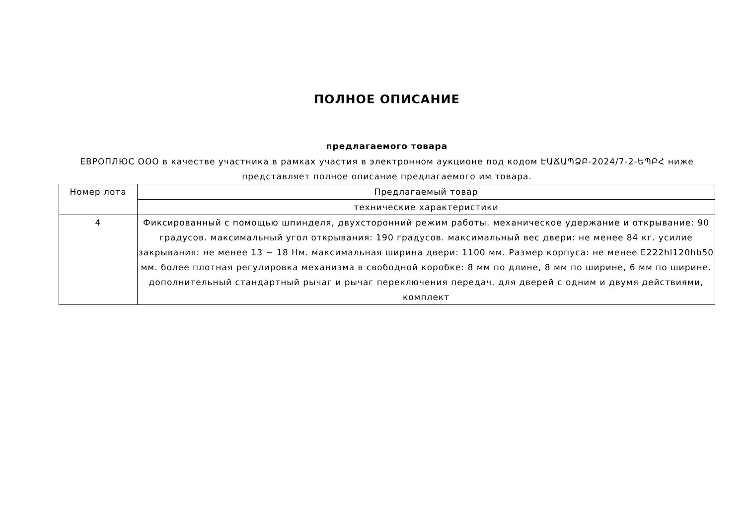ПОЛНОЕ ОПИСАНИЕ
предлагаемого товара
ЕВРОПЛЮС ООО в качестве участника в рамках участия в электронном аукционе под кодом ԷԱՃԱՊՁԲ-2024/7-2-ԵՊԲՀ ниже представляет полное описание предлагаемого им товара.
| Номер лота | Предлагаемый товар |
| --- | --- |
| | технические характеристики |
| 4 | Фиксированный с помощью шпинделя, двухсторонний режим работы. механическое удержание и открывание: 90 градусов. максимальный угол открывания: 190 градусов. максимальный вес двери: не менее 84 кг. усилие закрывания: не менее 13 ~ 18 Нм. максимальная ширина двери: 1100 мм. Размер корпуса: не менее E222hl120hb50 мм. более плотная регулировка механизма в свободной коробке: 8 мм по длине, 8 мм по ширине, 6 мм по ширине. дополнительный стандартный рычаг и рычаг переключения передач. для дверей с одним и двумя действиями, комплект |